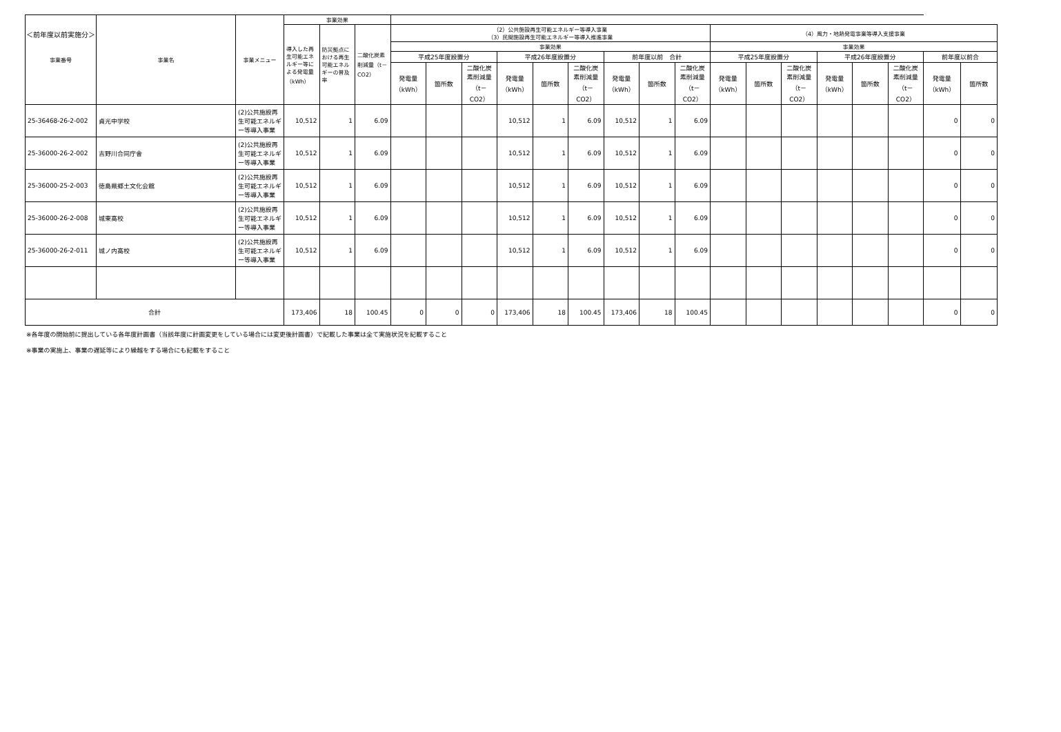＜前年度以前実施分＞
| 事業番号 | 事業名 | 事業メニュー | 事業効果 | | | | | | | | | | | | | | | | | | | |
| --- | --- | --- | --- | --- | --- | --- | --- | --- | --- | --- | --- | --- | --- | --- | --- | --- | --- | --- | --- | --- | --- | --- |
| | | | 導入した再生可能エネルギー等による発電量（kWh） | 防災拠点における再生可能エネルギーの普及率 | 二酸化炭素削減量（t－CO2） | （2）公共施設再生可能エネルギー等導入事業 （3）民間施設再生可能エネルギー等導入推進事業 | | | | | | | | | （4）風力・地熱発電事業等導入支援事業 | | | | | | | |
| | | | | | | 事業効果 | | | | | | | | | 事業効果 | | | | | | | |
| | | | | | | 平成25年度設置分 | | | 平成26年度設置分 | | | 前年度以前 合計 | | | 平成25年度設置分 | | | 平成26年度設置分 | | | 前年度以前合 | |
| | | | | | | 発電量（kWh） | 箇所数 | 二酸化炭素削減量（t－CO2） | 発電量（kWh） | 箇所数 | 二酸化炭素削減量（t－CO2） | 発電量（kWh） | 箇所数 | 二酸化炭素削減量（t－CO2） | 発電量（kWh） | 箇所数 | 二酸化炭素削減量（t－CO2） | 発電量（kWh） | 箇所数 | 二酸化炭素削減量（t－CO2） | 発電量（kWh） | 箇所数 |
| 25-36468-26-2-002 | 貞光中学校 | (2)公共施設再生可能エネルギー等導入事業 | 10,512 | 1 | 6.09 | | | | 10,512 | 1 | 6.09 | 10,512 | 1 | 6.09 | | | | | | | 0 | 0 |
| 25-36000-26-2-002 | 吉野川合同庁舎 | (2)公共施設再生可能エネルギー等導入事業 | 10,512 | 1 | 6.09 | | | | 10,512 | 1 | 6.09 | 10,512 | 1 | 6.09 | | | | | | | 0 | 0 |
| 25-36000-25-2-003 | 徳島県郷土文化会館 | (2)公共施設再生可能エネルギー等導入事業 | 10,512 | 1 | 6.09 | | | | 10,512 | 1 | 6.09 | 10,512 | 1 | 6.09 | | | | | | | 0 | 0 |
| 25-36000-26-2-008 | 城東高校 | (2)公共施設再生可能エネルギー等導入事業 | 10,512 | 1 | 6.09 | | | | 10,512 | 1 | 6.09 | 10,512 | 1 | 6.09 | | | | | | | 0 | 0 |
| 25-36000-26-2-011 | 城ノ内高校 | (2)公共施設再生可能エネルギー等導入事業 | 10,512 | 1 | 6.09 | | | | 10,512 | 1 | 6.09 | 10,512 | 1 | 6.09 | | | | | | | 0 | 0 |
| 合計 | | | 173,406 | 18 | 100.45 | 0 | 0 | 0 | 173,406 | 18 | 100.45 | 173,406 | 18 | 100.45 | | | | | | | 0 | 0 |
※各年度の開始前に提出している各年度計画書（当該年度に計画変更をしている場合には変更後計画書）で記載した事業は全て実施状況を記載すること
※事業の実施上、事業の遅延等により繰越をする場合にも記載をすること